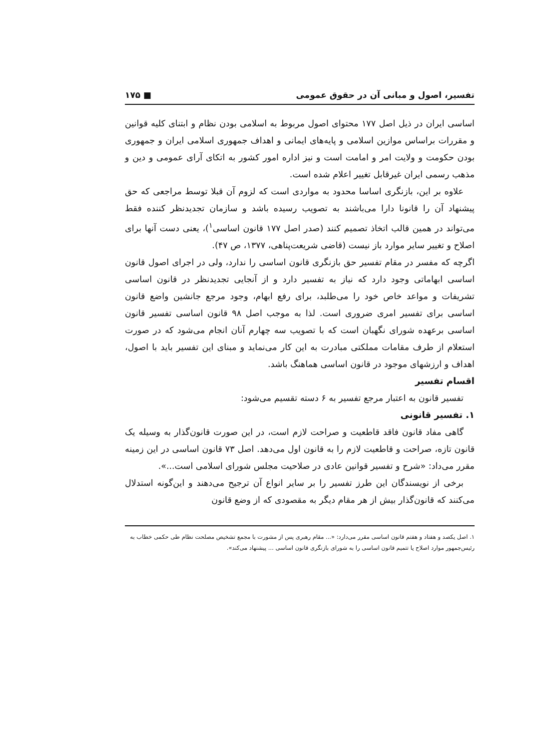تفسیر، اصول و مبانی آن در حقوق عمومی ■ ۱۷۵
اساسی ایران در ذیل اصل ۱۷۷ محتوای اصول مربوط به اسلامی بودن نظام و ابتنای کلیه قوانین و مقررات براساس موازین اسلامی و پایه‌های ایمانی و اهداف جمهوری اسلامی ایران و جمهوری بودن حکومت و ولایت امر و امامت است و نیز اداره امور کشور به اتکای آرای عمومی و دین و مذهب رسمی ایران غیرقابل تغییر اعلام شده است.
علاوه بر این، بازنگری اساسا محدود به مواردی است که لزوم آن قبلا توسط مراجعی که حق پیشنهاد آن را قانونا دارا می‌باشند به تصویب رسیده باشد و سازمان تجدیدنظر کننده فقط می‌تواند در همین قالب اتخاذ تصمیم کنند (صدر اصل ۱۷۷ قانون اساسی<sup>۱</sup>)، یعنی دست آنها برای اصلاح و تغییر سایر موارد باز نیست (قاضی شریعت‌پناهی، ۱۳۷۷، ص ۴۷).
اگرچه که مفسر در مقام تفسیر حق بازنگری قانون اساسی را ندارد، ولی در اجرای اصول قانون اساسی ابهاماتی وجود دارد که نیاز به تفسیر دارد و از آنجایی تجدیدنظر در قانون اساسی تشریفات و مواعد خاص خود را می‌طلبد، برای رفع ابهام، وجود مرجع جانشین واضع قانون اساسی برای تفسیر امری ضروری است. لذا به موجب اصل ۹۸ قانون اساسی تفسیر قانون اساسی برعهده شورای نگهبان است که با تصویب سه چهارم آنان انجام می‌شود که در صورت استعلام از طرف مقامات مملکتی مبادرت به این کار می‌نماید و مبنای این تفسیر باید با اصول، اهداف و ارزشهای موجود در قانون اساسی هماهنگ باشد.
اقسام تفسیر
تفسیر قانون به اعتبار مرجع تفسیر به ۶ دسته تقسیم می‌شود:
۱. تفسیر قانونی
گاهی مفاد قانون فاقد قاطعیت و صراحت لازم است، در این صورت قانون‌گذار به وسیله یک قانون تازه، صراحت و قاطعیت لازم را به قانون اول می‌دهد. اصل ۷۳ قانون اساسی در این زمینه مقرر می‌داد: «شرح و تفسیر قوانین عادی در صلاحیت مجلس شورای اسلامی است...».
برخی از نویسندگان این طرز تفسیر را بر سایر انواع آن ترجیح می‌دهند و این‌گونه استدلال می‌کنند که قانون‌گذار بیش از هر مقام دیگر به مقصودی که از وضع قانون
۱. اصل یکصد و هفتاد و هفتم قانون اساسی مقرر می‌دارد: «... مقام رهبری پس از مشورت با مجمع تشخیص مصلحت نظام طی حکمی خطاب به رئیس‌جمهور موارد اصلاح یا تتمیم قانون اساسی را به شورای بازنگری قانون اساسی ... پیشنهاد می‌کند».